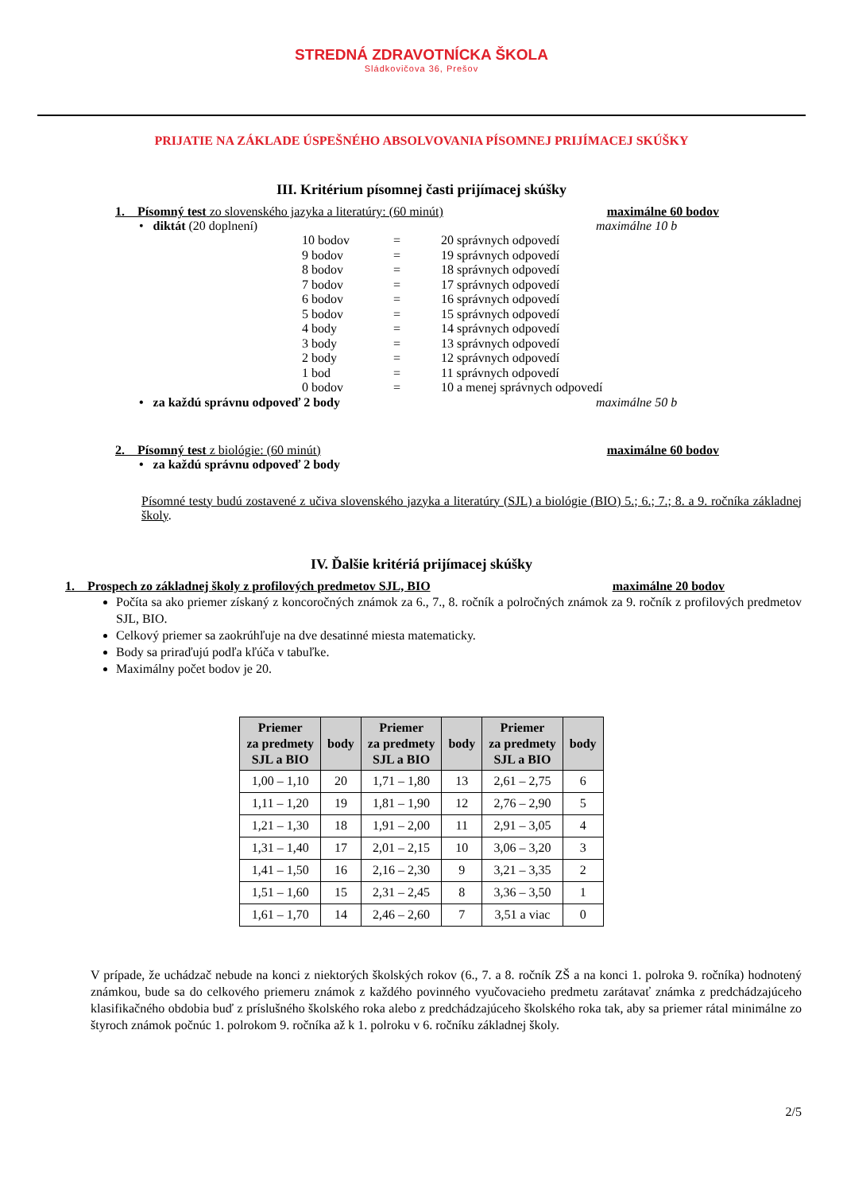STREDNÁ ZDRAVOTNÍCKA ŠKOLA
Sládkovičova 36, Prešov
PRIJATIE NA ZÁKLADE ÚSPEŠNÉHO ABSOLVOVANIA PÍSOMNEJ PRIJÍMACEJ SKÚŠKY
III. Kritérium písomnej časti prijímacej skúšky
1. Písomný test zo slovenského jazyka a literatúry: (60 minút) maximálne 60 bodov
• diktát (20 doplnení) maximálne 10 b
10 bodov = 20 správnych odpovedí
9 bodov = 19 správnych odpovedí
8 bodov = 18 správnych odpovedí
7 bodov = 17 správnych odpovedí
6 bodov = 16 správnych odpovedí
5 bodov = 15 správnych odpovedí
4 body = 14 správnych odpovedí
3 body = 13 správnych odpovedí
2 body = 12 správnych odpovedí
1 bod = 11 správnych odpovedí
0 bodov = 10 a menej správnych odpovedí
• za každú správnu odpoveď 2 body maximálne 50 b
2. Písomný test z biológie: (60 minút) maximálne 60 bodov
• za každú správnu odpoveď 2 body
Písomné testy budú zostavené z učiva slovenského jazyka a literatúry (SJL) a biológie (BIO) 5.; 6.; 7.; 8. a 9. ročníka základnej školy.
IV. Ďalšie kritériá prijímacej skúšky
1. Prospech zo základnej školy z profilových predmetov SJL, BIO maximálne 20 bodov
Počíta sa ako priemer získaný z koncoročných známok za 6., 7., 8. ročník a polročných známok za 9. ročník z profilových predmetov SJL, BIO.
Celkový priemer sa zaokrúhľuje na dve desatinné miesta matematicky.
Body sa priraďujú podľa kľúča v tabuľke.
Maximálny počet bodov je 20.
| Priemer za predmety SJL a BIO | body | Priemer za predmety SJL a BIO | body | Priemer za predmety SJL a BIO | body |
| --- | --- | --- | --- | --- | --- |
| 1,00 – 1,10 | 20 | 1,71 – 1,80 | 13 | 2,61 – 2,75 | 6 |
| 1,11 – 1,20 | 19 | 1,81 – 1,90 | 12 | 2,76 – 2,90 | 5 |
| 1,21 – 1,30 | 18 | 1,91 – 2,00 | 11 | 2,91 – 3,05 | 4 |
| 1,31 – 1,40 | 17 | 2,01 – 2,15 | 10 | 3,06 – 3,20 | 3 |
| 1,41 – 1,50 | 16 | 2,16 – 2,30 | 9 | 3,21 – 3,35 | 2 |
| 1,51 – 1,60 | 15 | 2,31 – 2,45 | 8 | 3,36 – 3,50 | 1 |
| 1,61 – 1,70 | 14 | 2,46 – 2,60 | 7 | 3,51 a viac | 0 |
V prípade, že uchádzač nebude na konci z niektorých školských rokov (6., 7. a 8. ročník ZŠ a na konci 1. polroka 9. ročníka) hodnotený známkou, bude sa do celkového priemeru známok z každého povinného vyučovacieho predmetu zarátavať známka z predchádzajúceho klasifikačného obdobia buď z príslušného školského roka alebo z predchádzajúceho školského roka tak, aby sa priemer rátal minimálne zo štyroch známok počnúc 1. polrokom 9. ročníka až k 1. polroku v 6. ročníku základnej školy.
2/5